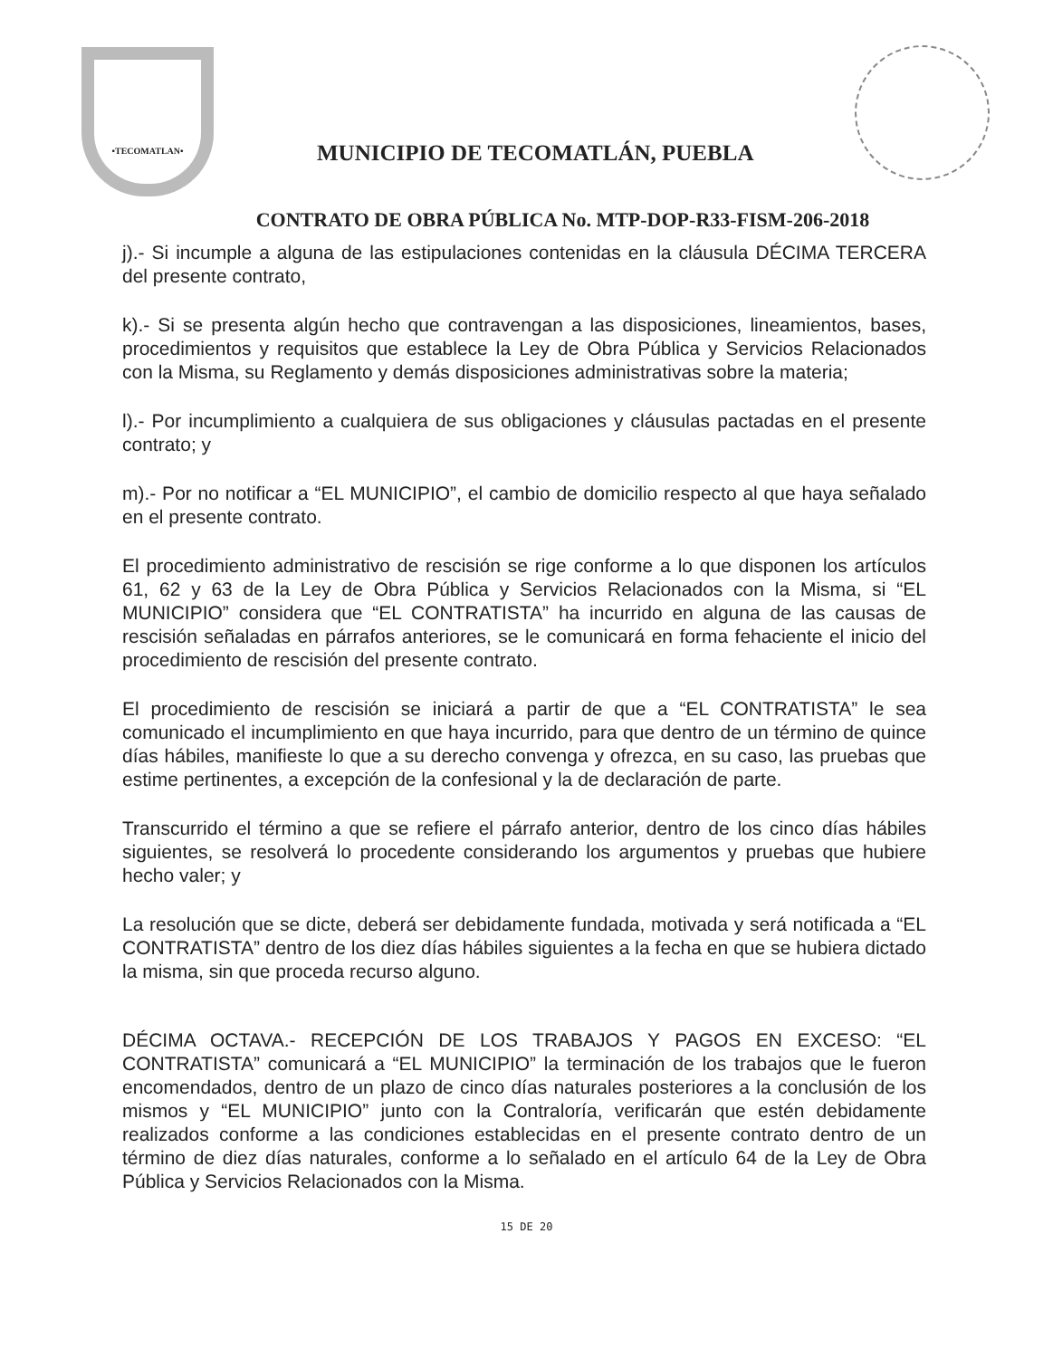•TECOMATLAN•
MUNICIPIO DE TECOMATLÁN, PUEBLA
CONTRATO DE OBRA PÚBLICA No. MTP-DOP-R33-FISM-206-2018
j).- Si incumple a alguna de las estipulaciones contenidas en la cláusula DÉCIMA TERCERA del presente contrato,
k).- Si se presenta algún hecho que contravengan a las disposiciones, lineamientos, bases, procedimientos y requisitos que establece la Ley de Obra Pública y Servicios Relacionados con la Misma, su Reglamento y demás disposiciones administrativas sobre la materia;
l).- Por incumplimiento a cualquiera de sus obligaciones y cláusulas pactadas en el presente contrato; y
m).- Por no notificar a “EL MUNICIPIO”, el cambio de domicilio respecto al que haya señalado en el presente contrato.
El procedimiento administrativo de rescisión se rige conforme a lo que disponen los artículos 61, 62 y 63 de la Ley de Obra Pública y Servicios Relacionados con la Misma, si “EL MUNICIPIO” considera que “EL CONTRATISTA” ha incurrido en alguna de las causas de rescisión señaladas en párrafos anteriores, se le comunicará en forma fehaciente el inicio del procedimiento de rescisión del presente contrato.
El procedimiento de rescisión se iniciará a partir de que a “EL CONTRATISTA” le sea comunicado el incumplimiento en que haya incurrido, para que dentro de un término de quince días hábiles, manifieste lo que a su derecho convenga y ofrezca, en su caso, las pruebas que estime pertinentes, a excepción de la confesional y la de declaración de parte.
Transcurrido el término a que se refiere el párrafo anterior, dentro de los cinco días hábiles siguientes, se resolverá lo procedente considerando los argumentos y pruebas que hubiere hecho valer; y
La resolución que se dicte, deberá ser debidamente fundada, motivada y será notificada a “EL CONTRATISTA” dentro de los diez días hábiles siguientes a la fecha en que se hubiera dictado la misma, sin que proceda recurso alguno.
DÉCIMA OCTAVA.- RECEPCIÓN DE LOS TRABAJOS Y PAGOS EN EXCESO: “EL CONTRATISTA” comunicará a “EL MUNICIPIO” la terminación de los trabajos que le fueron encomendados, dentro de un plazo de cinco días naturales posteriores a la conclusión de los mismos y “EL MUNICIPIO” junto con la Contraloría, verificarán que estén debidamente realizados conforme a las condiciones establecidas en el presente contrato dentro de un término de diez días naturales, conforme a lo señalado en el artículo 64 de la Ley de Obra Pública y Servicios Relacionados con la Misma.
15 DE 20